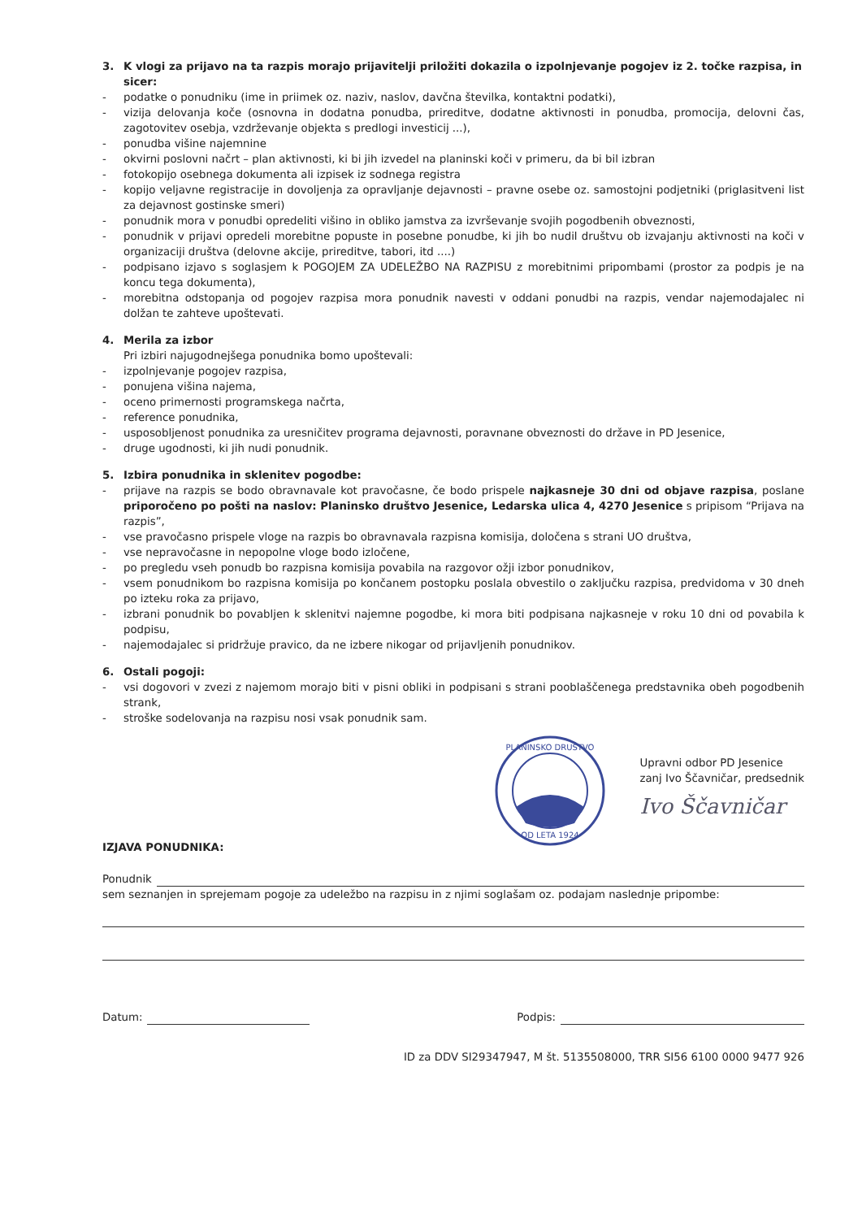3. K vlogi za prijavo na ta razpis morajo prijavitelji priložiti dokazila o izpolnjevanje pogojev iz 2. točke razpisa, in sicer:
- podatke o ponudniku (ime in priimek oz. naziv, naslov, davčna številka, kontaktni podatki),
- vizija delovanja koče (osnovna in dodatna ponudba, prireditve, dodatne aktivnosti in ponudba, promocija, delovni čas, zagotovitev osebja, vzdrževanje objekta s predlogi investicij ...),
- ponudba višine najemnine
- okvirni poslovni načrt – plan aktivnosti, ki bi jih izvedel na planinski koči v primeru, da bi bil izbran
- fotokopijo osebnega dokumenta ali izpisek iz sodnega registra
- kopijo veljavne registracije in dovoljenja za opravljanje dejavnosti – pravne osebe oz. samostojni podjetniki (priglasitveni list za dejavnost gostinske smeri)
- ponudnik mora v ponudbi opredeliti višino in obliko jamstva za izvrševanje svojih pogodbenih obveznosti,
- ponudnik v prijavi opredeli morebitne popuste in posebne ponudbe, ki jih bo nudil društvu ob izvajanju aktivnosti na koči v organizaciji društva (delovne akcije, prireditve, tabori, itd ....)
- podpisano izjavo s soglasjem k POGOJEM ZA UDELEŽBO NA RAZPISU z morebitnimi pripombami (prostor za podpis je na koncu tega dokumenta),
- morebitna odstopanja od pogojev razpisa mora ponudnik navesti v oddani ponudbi na razpis, vendar najemodajalec ni dolžan te zahteve upoštevati.
4. Merila za izbor
Pri izbiri najugodnejšega ponudnika bomo upoštevali:
- izpolnjevanje pogojev razpisa,
- ponujena višina najema,
- oceno primernosti programskega načrta,
- reference ponudnika,
- usposobljenost ponudnika za uresničitev programa dejavnosti, poravnane obveznosti do države in PD Jesenice,
- druge ugodnosti, ki jih nudi ponudnik.
5. Izbira ponudnika in sklenitev pogodbe:
- prijave na razpis se bodo obravnavale kot pravočasne, če bodo prispele najkasneje 30 dni od objave razpisa, poslane priporočeno po pošti na naslov: Planinsko društvo Jesenice, Ledarska ulica 4, 4270 Jesenice s pripisom “Prijava na razpis”,
- vse pravočasno prispele vloge na razpis bo obravnavala razpisna komisija, določena s strani UO društva,
- vse nepravočasne in nepopolne vloge bodo izločene,
- po pregledu vseh ponudb bo razpisna komisija povabila na razgovor ožji izbor ponudnikov,
- vsem ponudnikom bo razpisna komisija po končanem postopku poslala obvestilo o zaključku razpisa, predvidoma v 30 dneh po izteku roka za prijavo,
- izbrani ponudnik bo povabljen k sklenitvi najemne pogodbe, ki mora biti podpisana najkasneje v roku 10 dni od povabila k podpisu,
- najemodajalec si pridržuje pravico, da ne izbere nikogar od prijavljenih ponudnikov.
6. Ostali pogoji:
- vsi dogovori v zvezi z najemom morajo biti v pisni obliki in podpisani s strani pooblaščenega predstavnika obeh pogodbenih strank,
- stroške sodelovanja na razpisu nosi vsak ponudnik sam.
PLANINSKO DRUŠTVO
OD LETA 1924
Upravni odbor PD Jesenice
zanj Ivo Ščavničar, predsednik
Ivo Ščavničar
IZJAVA PONUDNIKA:
Ponudnik
sem seznanjen in sprejemam pogoje za udeležbo na razpisu in z njimi soglašam oz. podajam naslednje pripombe:
Datum: Podpis:
ID za DDV SI29347947, M št. 5135508000, TRR SI56 6100 0000 9477 926